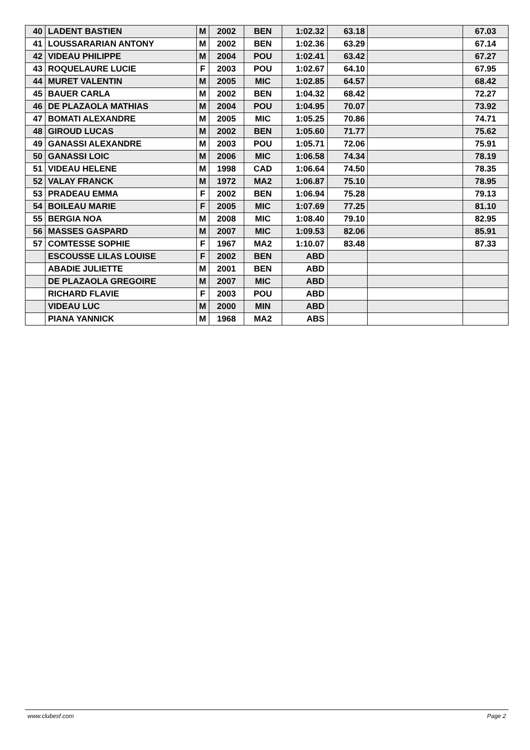| 40 | LADENT BASTIEN | M | 2002 | BEN | 1:02.32 | 63.18 | | 67.03 |
| 41 | LOUSSARARIAN ANTONY | M | 2002 | BEN | 1:02.36 | 63.29 | | 67.14 |
| 42 | VIDEAU PHILIPPE | M | 2004 | POU | 1:02.41 | 63.42 | | 67.27 |
| 43 | ROQUELAURE LUCIE | F | 2003 | POU | 1:02.67 | 64.10 | | 67.95 |
| 44 | MURET VALENTIN | M | 2005 | MIC | 1:02.85 | 64.57 | | 68.42 |
| 45 | BAUER CARLA | M | 2002 | BEN | 1:04.32 | 68.42 | | 72.27 |
| 46 | DE PLAZAOLA MATHIAS | M | 2004 | POU | 1:04.95 | 70.07 | | 73.92 |
| 47 | BOMATI ALEXANDRE | M | 2005 | MIC | 1:05.25 | 70.86 | | 74.71 |
| 48 | GIROUD LUCAS | M | 2002 | BEN | 1:05.60 | 71.77 | | 75.62 |
| 49 | GANASSI ALEXANDRE | M | 2003 | POU | 1:05.71 | 72.06 | | 75.91 |
| 50 | GANASSI LOIC | M | 2006 | MIC | 1:06.58 | 74.34 | | 78.19 |
| 51 | VIDEAU HELENE | M | 1998 | CAD | 1:06.64 | 74.50 | | 78.35 |
| 52 | VALAY FRANCK | M | 1972 | MA2 | 1:06.87 | 75.10 | | 78.95 |
| 53 | PRADEAU EMMA | F | 2002 | BEN | 1:06.94 | 75.28 | | 79.13 |
| 54 | BOILEAU MARIE | F | 2005 | MIC | 1:07.69 | 77.25 | | 81.10 |
| 55 | BERGIA NOA | M | 2008 | MIC | 1:08.40 | 79.10 | | 82.95 |
| 56 | MASSES GASPARD | M | 2007 | MIC | 1:09.53 | 82.06 | | 85.91 |
| 57 | COMTESSE SOPHIE | F | 1967 | MA2 | 1:10.07 | 83.48 | | 87.33 |
| | ESCOUSSE LILAS LOUISE | F | 2002 | BEN | ABD | | | |
| | ABADIE JULIETTE | M | 2001 | BEN | ABD | | | |
| | DE PLAZAOLA GREGOIRE | M | 2007 | MIC | ABD | | | |
| | RICHARD FLAVIE | F | 2003 | POU | ABD | | | |
| | VIDEAU LUC | M | 2000 | MIN | ABD | | | |
| | PIANA YANNICK | M | 1968 | MA2 | ABS | | | |
www.clubesf.com Page 2